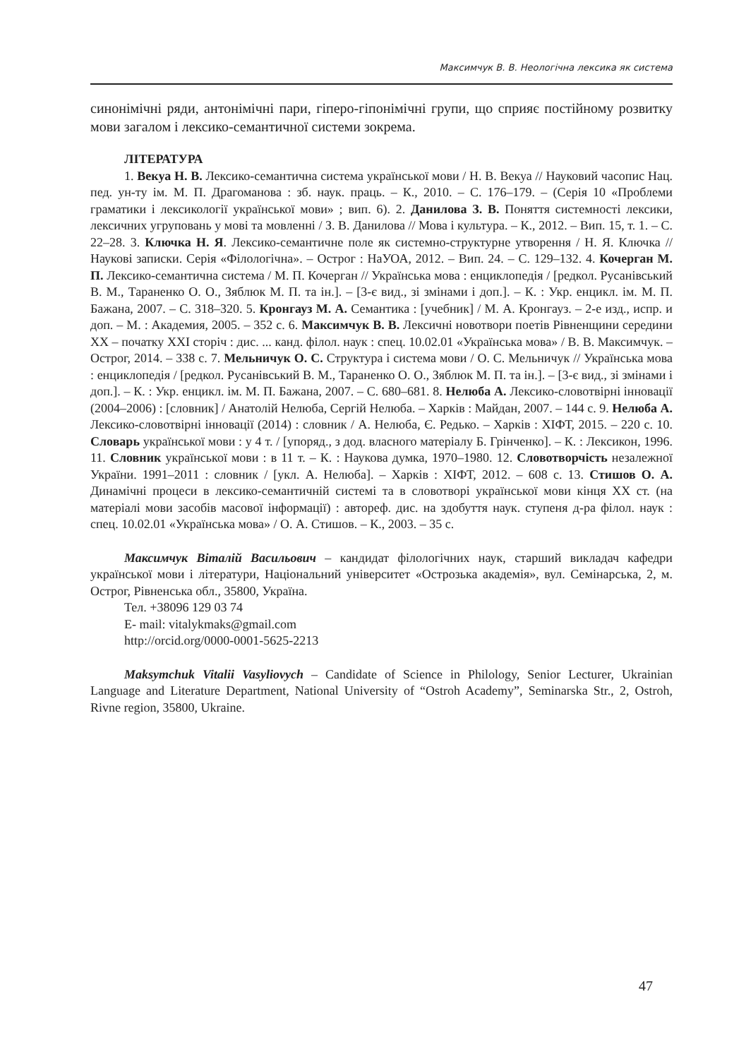Максимчук В. В. Неологічна лексика як система
синонімічні ряди, антонімічні пари, гіперо-гіпонімічні групи, що сприяє постійному розвитку мови загалом і лексико-семантичної системи зокрема.
ЛІТЕРАТУРА
1. Векуа Н. В. Лексико-семантична система української мови / Н. В. Векуа // Науковий часопис Нац. пед. ун-ту ім. М. П. Драгоманова : зб. наук. праць. – К., 2010. – С. 176–179. – (Серія 10 «Проблеми граматики і лексикології української мови» ; вип. 6). 2. Данилова З. В. Поняття системності лексики, лексичних угруповань у мові та мовленні / З. В. Данилова // Мова і культура. – К., 2012. – Вип. 15, т. 1. – С. 22–28. 3. Ключка Н. Я. Лексико-семантичне поле як системно-структурне утворення / Н. Я. Ключка // Наукові записки. Серія «Філологічна». – Острог : НаУОА, 2012. – Вип. 24. – С. 129–132. 4. Кочерган М. П. Лексико-семантична система / М. П. Кочерган // Українська мова : енциклопедія / [редкол. Русанівський В. М., Тараненко О. О., Зяблюк М. П. та ін.]. – [3-є вид., зі змінами і доп.]. – К. : Укр. енцикл. ім. М. П. Бажана, 2007. – С. 318–320. 5. Кронгауз М. А. Семантика : [учебник] / М. А. Кронгауз. – 2-е изд., испр. и доп. – М. : Академия, 2005. – 352 с. 6. Максимчук В. В. Лексичні новотвори поетів Рівненщини середини XX – початку XXI сторіч : дис. ... канд. філол. наук : спец. 10.02.01 «Українська мова» / В. В. Максимчук. – Острог, 2014. – 338 с. 7. Мельничук О. С. Структура і система мови / О. С. Мельничук // Українська мова : енциклопедія / [редкол. Русанівський В. М., Тараненко О. О., Зяблюк М. П. та ін.]. – [3-є вид., зі змінами і доп.]. – К. : Укр. енцикл. ім. М. П. Бажана, 2007. – С. 680–681. 8. Нелюба А. Лексико-словотвірні інновації (2004–2006) : [словник] / Анатолій Нелюба, Сергій Нелюба. – Харків : Майдан, 2007. – 144 с. 9. Нелюба А. Лексико-словотвірні інновації (2014) : словник / А. Нелюба, Є. Редько. – Харків : ХІФТ, 2015. – 220 с. 10. Словарь української мови : у 4 т. / [упоряд., з дод. власного матеріалу Б. Грінченко]. – К. : Лексикон, 1996. 11. Словник української мови : в 11 т. – К. : Наукова думка, 1970–1980. 12. Словотворчість незалежної України. 1991–2011 : словник / [укл. А. Нелюба]. – Харків : ХІФТ, 2012. – 608 с. 13. Стишов О. А. Динамічні процеси в лексико-семантичній системі та в словотворі української мови кінця XX ст. (на матеріалі мови засобів масової інформації) : автореф. дис. на здобуття наук. ступеня д-ра філол. наук : спец. 10.02.01 «Українська мова» / О. А. Стишов. – К., 2003. – 35 с.
Максимчук Віталій Васильович – кандидат філологічних наук, старший викладач кафедри української мови і літератури, Національний університет «Острозька академія», вул. Семінарська, 2, м. Острог, Рівненська обл., 35800, Україна.
Тел. +38096 129 03 74
E- mail: vitalykmaks@gmail.com
http://orcid.org/0000-0001-5625-2213
Maksymchuk Vitalii Vasyliovych – Candidate of Science in Philology, Senior Lecturer, Ukrainian Language and Literature Department, National University of “Ostroh Academy”, Seminarska Str., 2, Ostroh, Rivne region, 35800, Ukraine.
47